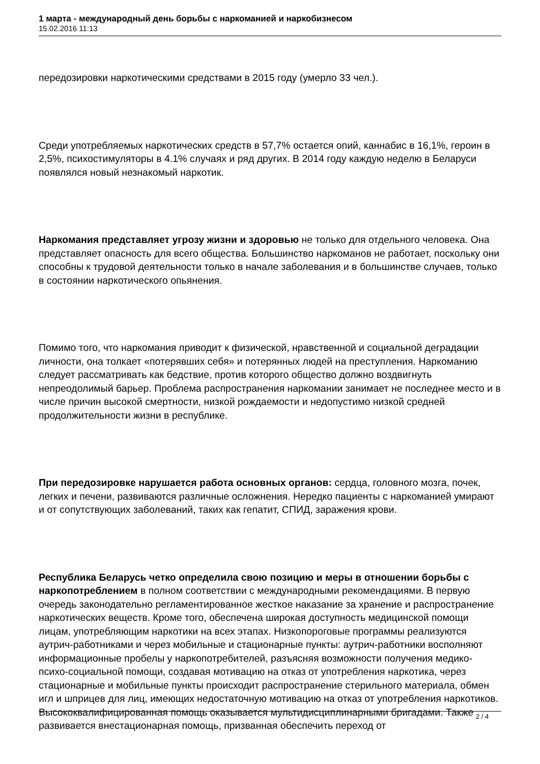1 марта - международный день борьбы с наркоманией и наркобизнесом
15.02.2016 11:13
передозировки наркотическими средствами в 2015 году (умерло 33 чел.).
Среди употребляемых наркотических средств в 57,7% остается опий, каннабис в 16,1%, героин в 2,5%, психостимуляторы в 4.1% случаях и ряд других. В 2014 году каждую неделю в Беларуси появлялся новый незнакомый наркотик.
Наркомания представляет угрозу жизни и здоровью не только для отдельного человека. Она представляет опасность для всего общества. Большинство наркоманов не работает, поскольку они способны к трудовой деятельности только в начале заболевания и в большинстве случаев, только в состоянии наркотического опьянения.
Помимо того, что наркомания приводит к физической, нравственной и социальной деградации личности, она толкает «потерявших себя» и потерянных людей на преступления. Наркоманию следует рассматривать как бедствие, против которого общество должно воздвигнуть непреодолимый барьер. Проблема распространения наркомании занимает не последнее место и в числе причин высокой смертности, низкой рождаемости и недопустимо низкой средней продолжительности жизни в республике.
При передозировке нарушается работа основных органов: сердца, головного мозга, почек, легких и печени, развиваются различные осложнения. Нередко пациенты с наркоманией умирают и от сопутствующих заболеваний, таких как гепатит, СПИД, заражения крови.
Республика Беларусь четко определила свою позицию и меры в отношении борьбы с наркопотреблением в полном соответствии с международными рекомендациями. В первую очередь законодательно регламентированное жесткое наказание за хранение и распространение наркотических веществ. Кроме того, обеспечена широкая доступность медицинской помощи лицам, употребляющим наркотики на всех этапах. Низкопороговые программы реализуются аутрич-работниками и через мобильные и стационарные пункты: аутрич-работники восполняют информационные пробелы у наркопотребителей, разъясняя возможности получения медико-психо-социальной помощи, создавая мотивацию на отказ от употребления наркотика, через стационарные и мобильные пункты происходит распространение стерильного материала, обмен игл и шприцев для лиц, имеющих недостаточную мотивацию на отказ от употребления наркотиков. Высококвалифицированная помощь оказывается мультидисциплинарными бригадами. Также развивается внестационарная помощь, призванная обеспечить переход от
2 / 4